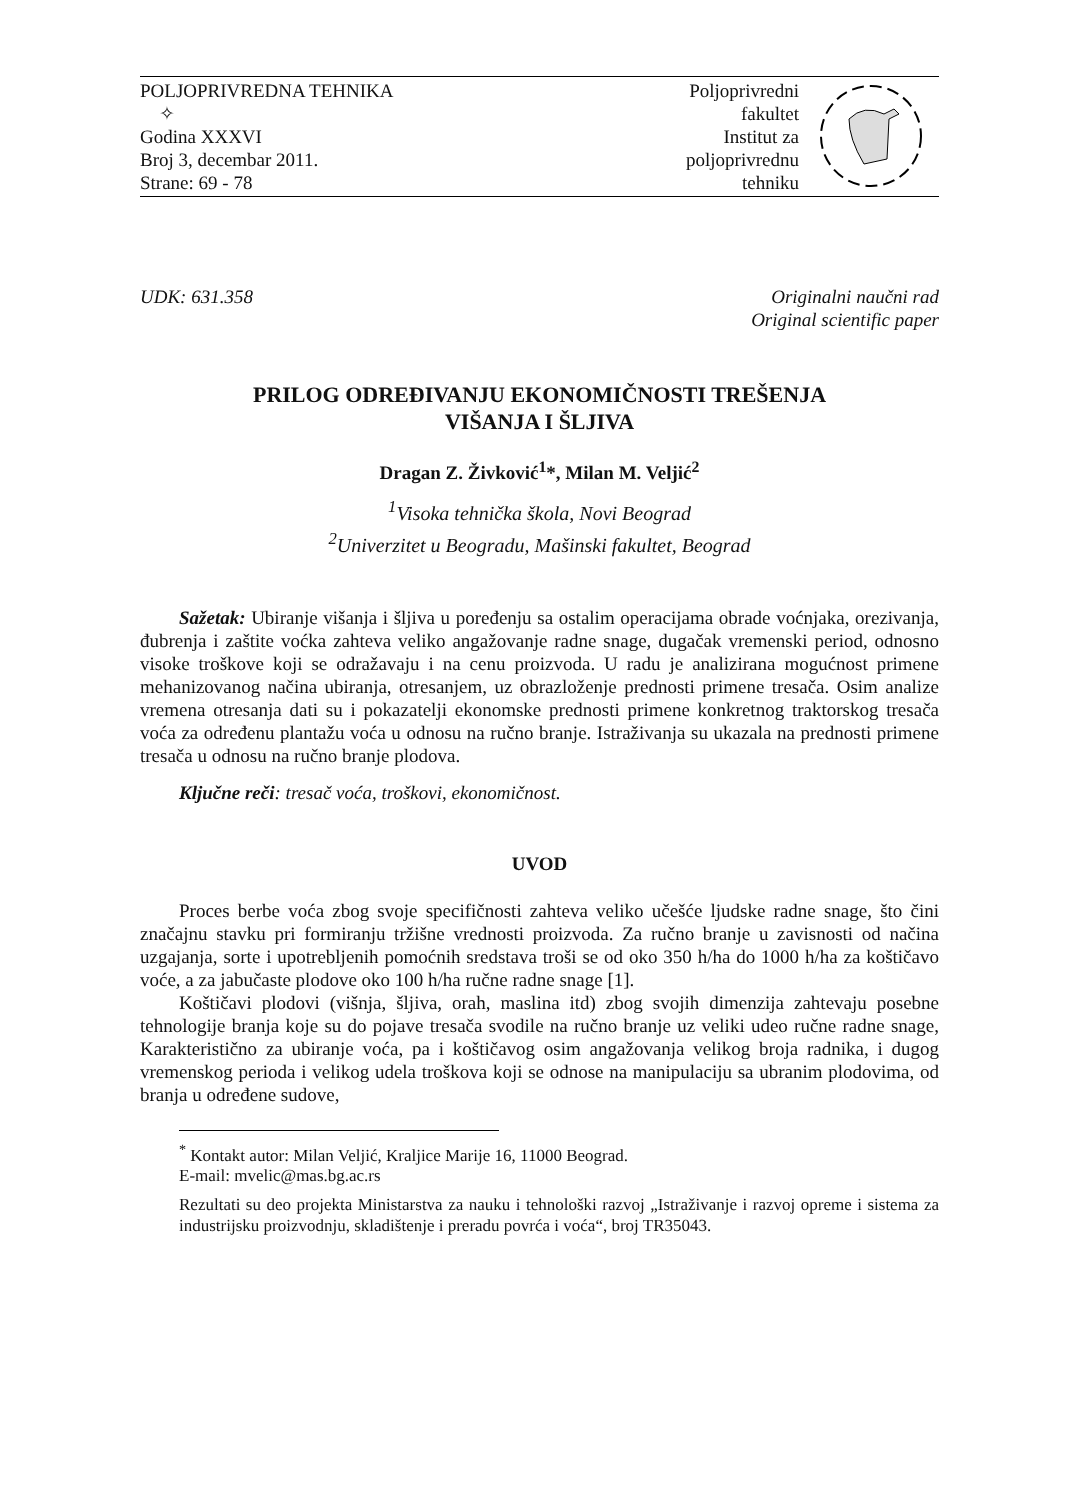POLJOPRIVREDNA TEHNIKA
✧
Godina XXXVI
Broj 3, decembar 2011.
Strane: 69 - 78
Poljoprivredni
fakultet
Institut za
poljoprivrednu
tehniku
UDK: 631.358 Originalni naučni rad
Original scientific paper
PRILOG ODREĐIVANJU EKONOMIČNOSTI TREŠENJA
VIŠANJA I ŠLJIVA
Dragan Z. Živković<sup>1</sup>*, Milan M. Veljić<sup>2</sup>
<sup>1</sup> Visoka tehnička škola, Novi Beograd
<sup>2</sup> Univerzitet u Beogradu, Mašinski fakultet, Beograd
Sažetak: Ubiranje višanja i šljiva u poređenju sa ostalim operacijama obrade voćnjaka, orezivanja, đubrenja i zaštite voćka zahteva veliko angažovanje radne snage, dugačak vremenski period, odnosno visoke troškove koji se odražavaju i na cenu proizvoda. U radu je analizirana mogućnost primene mehanizovanog načina ubiranja, otresanjem, uz obrazloženje prednosti primene tresača. Osim analize vremena otresanja dati su i pokazatelji ekonomske prednosti primene konkretnog traktorskog tresača voća za određenu plantažu voća u odnosu na ručno branje. Istraživanja su ukazala na prednosti primene tresača u odnosu na ručno branje plodova.
Ključne reči: tresač voća, troškovi, ekonomičnost.
UVOD
Proces berbe voća zbog svoje specifičnosti zahteva veliko učešće ljudske radne snage, što čini značajnu stavku pri formiranju tržišne vrednosti proizvoda. Za ručno branje u zavisnosti od načina uzgajanja, sorte i upotrebljenih pomoćnih sredstava troši se od oko 350 h/ha do 1000 h/ha za koštičavo voće, a za jabučaste plodove oko 100 h/ha ručne radne snage [1].
Koštičavi plodovi (višnja, šljiva, orah, maslina itd) zbog svojih dimenzija zahtevaju posebne tehnologije branja koje su do pojave tresača svodile na ručno branje uz veliki udeo ručne radne snage, Karakteristično za ubiranje voća, pa i koštičavog osim angažovanja velikog broja radnika, i dugog vremenskog perioda i velikog udela troškova koji se odnose na manipulaciju sa ubranim plodovima, od branja u određene sudove,
<sup>*</sup> Kontakt autor: Milan Veljić, Kraljice Marije 16, 11000 Beograd.
E-mail: mvelic@mas.bg.ac.rs
Rezultati su deo projekta Ministarstva za nauku i tehnološki razvoj „Istraživanje i razvoj opreme i sistema za industrijsku proizvodnju, skladištenje i preradu povrća i voća“, broj TR35043.